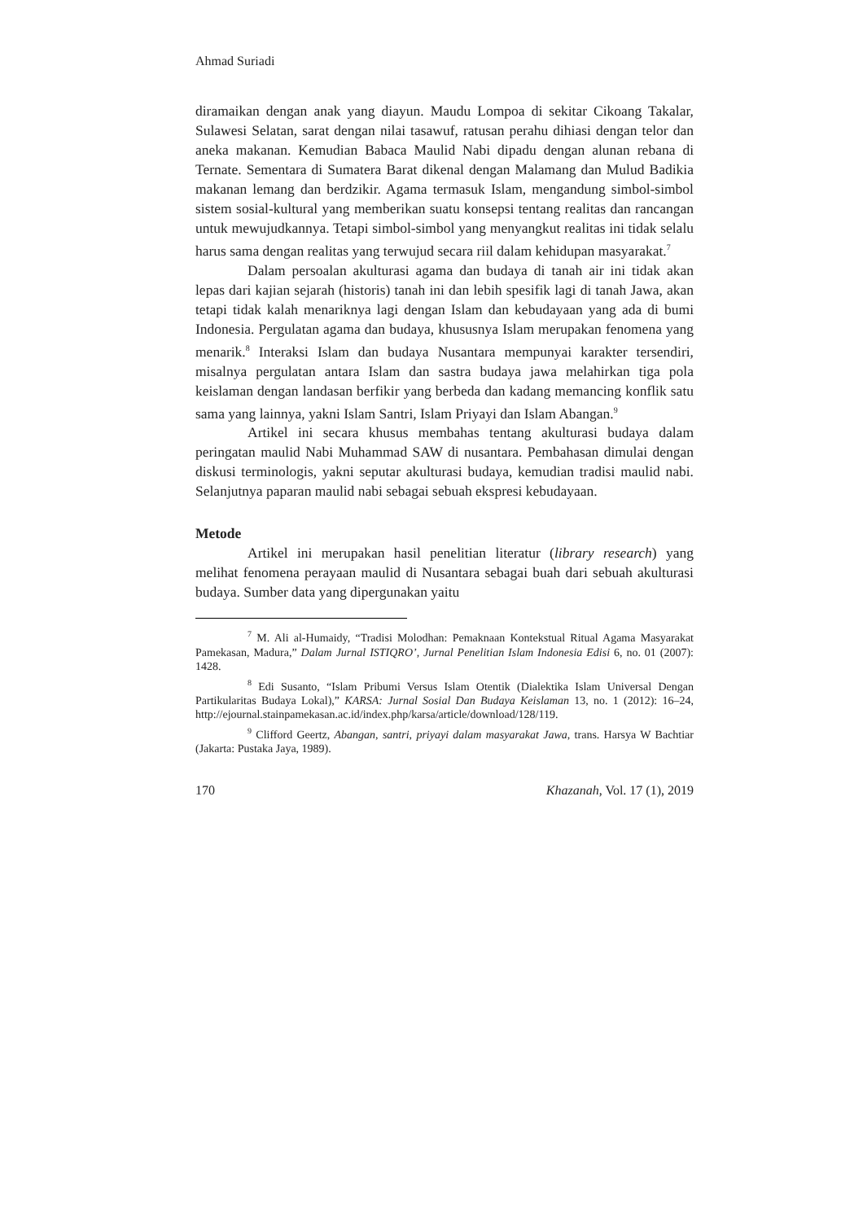Ahmad Suriadi
diramaikan dengan anak yang diayun. Maudu Lompoa di sekitar Cikoang Takalar, Sulawesi Selatan, sarat dengan nilai tasawuf, ratusan perahu dihiasi dengan telor dan aneka makanan. Kemudian Babaca Maulid Nabi dipadu dengan alunan rebana di Ternate. Sementara di Sumatera Barat dikenal dengan Malamang dan Mulud Badikia makanan lemang dan berdzikir. Agama termasuk Islam, mengandung simbol-simbol sistem sosial-kultural yang memberikan suatu konsepsi tentang realitas dan rancangan untuk mewujudkannya. Tetapi simbol-simbol yang menyangkut realitas ini tidak selalu harus sama dengan realitas yang terwujud secara riil dalam kehidupan masyarakat.<sup>7</sup>
Dalam persoalan akulturasi agama dan budaya di tanah air ini tidak akan lepas dari kajian sejarah (historis) tanah ini dan lebih spesifik lagi di tanah Jawa, akan tetapi tidak kalah menariknya lagi dengan Islam dan kebudayaan yang ada di bumi Indonesia. Pergulatan agama dan budaya, khususnya Islam merupakan fenomena yang menarik.<sup>8</sup> Interaksi Islam dan budaya Nusantara mempunyai karakter tersendiri, misalnya pergulatan antara Islam dan sastra budaya jawa melahirkan tiga pola keislaman dengan landasan berfikir yang berbeda dan kadang memancing konflik satu sama yang lainnya, yakni Islam Santri, Islam Priyayi dan Islam Abangan.<sup>9</sup>
Artikel ini secara khusus membahas tentang akulturasi budaya dalam peringatan maulid Nabi Muhammad SAW di nusantara. Pembahasan dimulai dengan diskusi terminologis, yakni seputar akulturasi budaya, kemudian tradisi maulid nabi. Selanjutnya paparan maulid nabi sebagai sebuah ekspresi kebudayaan.
Metode
Artikel ini merupakan hasil penelitian literatur (library research) yang melihat fenomena perayaan maulid di Nusantara sebagai buah dari sebuah akulturasi budaya. Sumber data yang dipergunakan yaitu
<sup>7</sup> M. Ali al-Humaidy, “Tradisi Molodhan: Pemaknaan Kontekstual Ritual Agama Masyarakat Pamekasan, Madura,” Dalam Jurnal ISTIQRO’, Jurnal Penelitian Islam Indonesia Edisi 6, no. 01 (2007): 1428.
<sup>8</sup> Edi Susanto, “Islam Pribumi Versus Islam Otentik (Dialektika Islam Universal Dengan Partikularitas Budaya Lokal),” KARSA: Jurnal Sosial Dan Budaya Keislaman 13, no. 1 (2012): 16–24, http://ejournal.stainpamekasan.ac.id/index.php/karsa/article/download/128/119.
<sup>9</sup> Clifford Geertz, Abangan, santri, priyayi dalam masyarakat Jawa, trans. Harsya W Bachtiar (Jakarta: Pustaka Jaya, 1989).
170 Khazanah, Vol. 17 (1), 2019